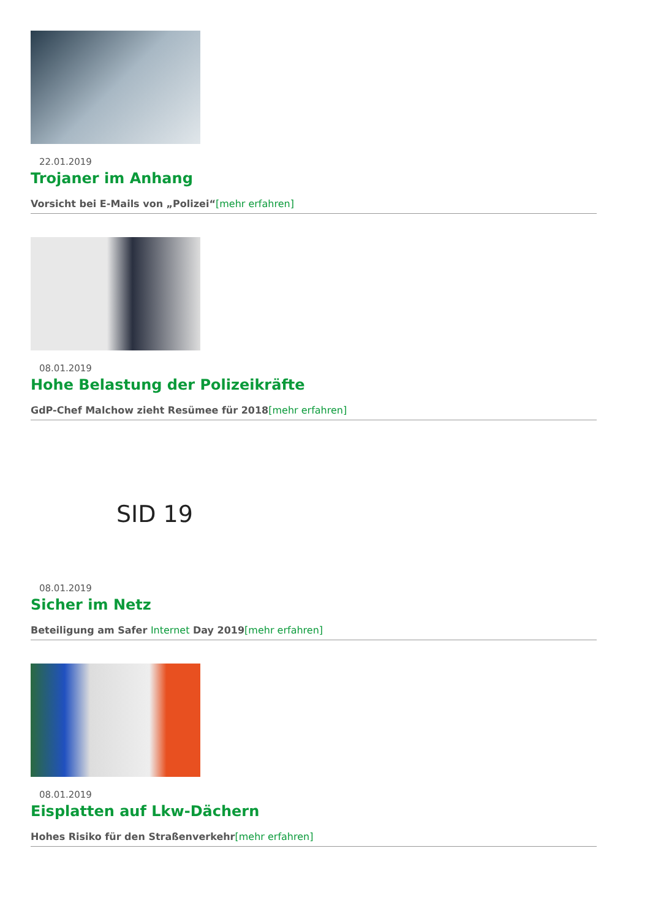22.01.2019
Trojaner im Anhang
Vorsicht bei E-Mails von „Polizei“[mehr erfahren]
08.01.2019
Hohe Belastung der Polizeikräfte
GdP-Chef Malchow zieht Resümee für 2018[mehr erfahren]
SID 19
08.01.2019
Sicher im Netz
Beteiligung am Safer Internet Day 2019[mehr erfahren]
08.01.2019
Eisplatten auf Lkw-Dächern
Hohes Risiko für den Straßenverkehr[mehr erfahren]